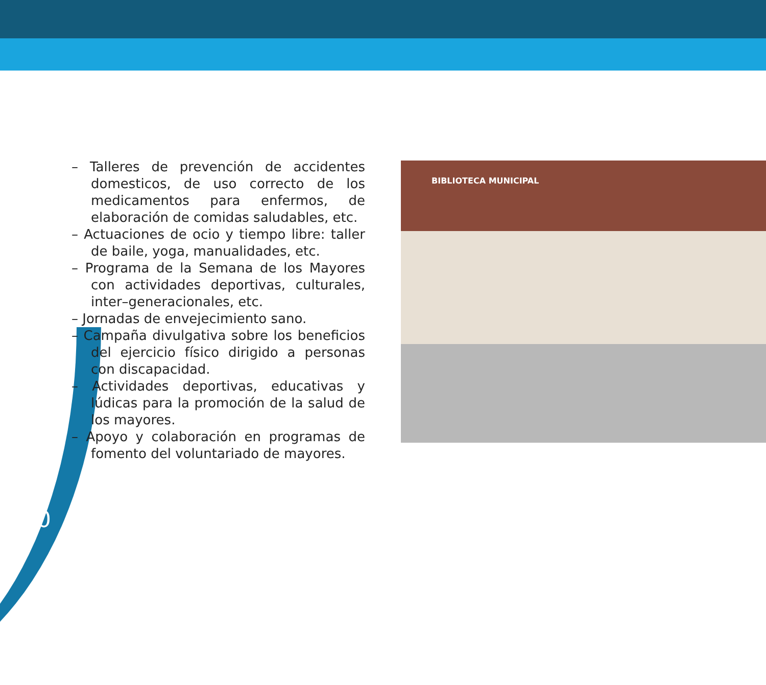– Talleres de prevención de accidentes domesticos, de uso correcto de los medicamentos para enfermos, de elaboración de comidas saludables, etc.
– Actuaciones de ocio y tiempo libre: taller de baile, yoga, manualidades, etc.
– Programa de la Semana de los Mayores con actividades deportivas, culturales, inter–generacionales, etc.
– Jornadas de envejecimiento sano.
– Campaña divulgativa sobre los beneficios del ejercicio físico dirigido a personas con discapacidad.
– Actividades deportivas, educativas y lúdicas para la promoción de la salud de los mayores.
– Apoyo y colaboración en programas de fomento del voluntariado de mayores.
BIBLIOTECA MUNICIPAL
30